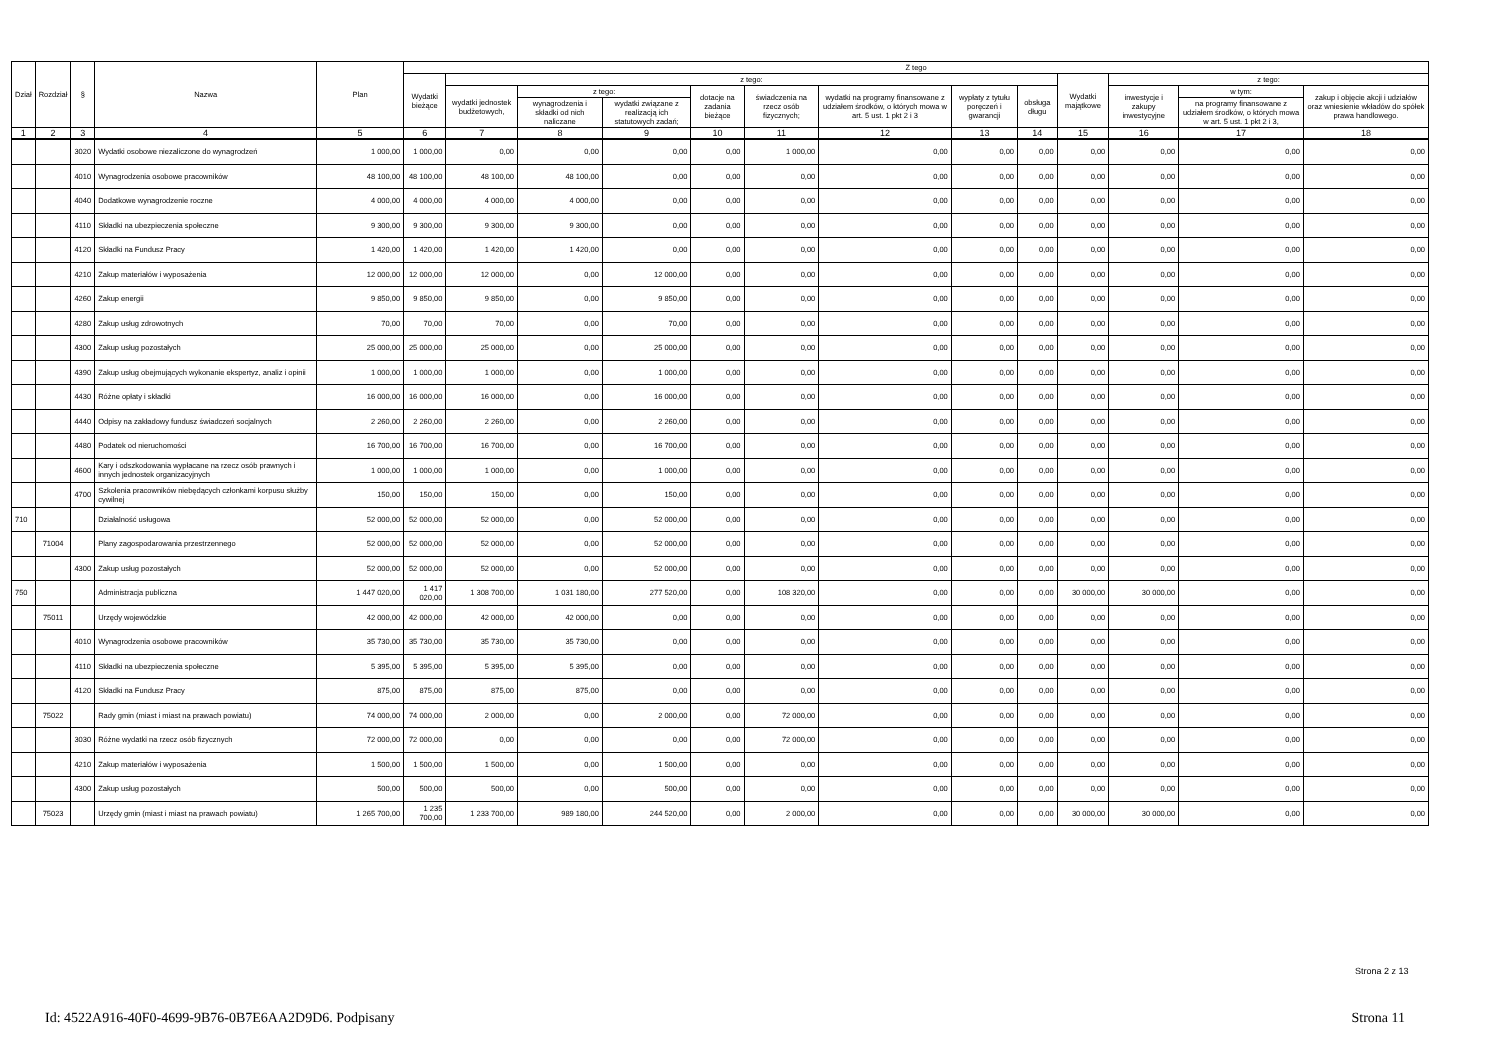| Dział | Rozdział | § | Nazwa | Plan | Z tego | | | | | | | | | | | | |
| --- | --- | --- | --- | --- | --- | --- | --- | --- | --- | --- | --- | --- | --- | --- | --- | --- | --- |
| | | | | | Wydatki bieżące | z tego: | | | | | | | | Wydatki majątkowe | z tego: | | |
| | | | | | | wydatki jednostek budżetowych, | z tego: | | dotacje na zadania bieżące | świadczenia na rzecz osób fizycznych; | wydatki na programy finansowane z udziałem środków, o których mowa w art. 5 ust. 1 pkt 2 i 3 | wypłaty z tytułu poręczeń i gwarancji | obsługa długu | | inwestycje i zakupy inwestycyjne | w tym: | zakup i objęcie akcji i udziałów oraz wniesienie wkładów do spółek prawa handlowego. |
| | | | | | | | wynagrodzenia i składki od nich naliczane | wydatki związane z realizacją ich statutowych zadań; | | | | | | | | na programy finansowane z udziałem środków, o których mowa w art. 5 ust. 1 pkt 2 i 3, | |
| 1 | 2 | 3 | 4 | 5 | 6 | 7 | 8 | 9 | 10 | 11 | 12 | 13 | 14 | 15 | 16 | 17 | 18 |
| | | 3020 | Wydatki osobowe niezaliczone do wynagrodzeń | 1 000,00 | 1 000,00 | 0,00 | 0,00 | 0,00 | 0,00 | 1 000,00 | 0,00 | 0,00 | 0,00 | 0,00 | 0,00 | 0,00 | 0,00 |
| | | 4010 | Wynagrodzenia osobowe pracowników | 48 100,00 | 48 100,00 | 48 100,00 | 48 100,00 | 0,00 | 0,00 | 0,00 | 0,00 | 0,00 | 0,00 | 0,00 | 0,00 | 0,00 | 0,00 |
| | | 4040 | Dodatkowe wynagrodzenie roczne | 4 000,00 | 4 000,00 | 4 000,00 | 4 000,00 | 0,00 | 0,00 | 0,00 | 0,00 | 0,00 | 0,00 | 0,00 | 0,00 | 0,00 | 0,00 |
| | | 4110 | Składki na ubezpieczenia społeczne | 9 300,00 | 9 300,00 | 9 300,00 | 9 300,00 | 0,00 | 0,00 | 0,00 | 0,00 | 0,00 | 0,00 | 0,00 | 0,00 | 0,00 | 0,00 |
| | | 4120 | Składki na Fundusz Pracy | 1 420,00 | 1 420,00 | 1 420,00 | 1 420,00 | 0,00 | 0,00 | 0,00 | 0,00 | 0,00 | 0,00 | 0,00 | 0,00 | 0,00 | 0,00 |
| | | 4210 | Zakup materiałów i wyposażenia | 12 000,00 | 12 000,00 | 12 000,00 | 0,00 | 12 000,00 | 0,00 | 0,00 | 0,00 | 0,00 | 0,00 | 0,00 | 0,00 | 0,00 | 0,00 |
| | | 4260 | Zakup energii | 9 850,00 | 9 850,00 | 9 850,00 | 0,00 | 9 850,00 | 0,00 | 0,00 | 0,00 | 0,00 | 0,00 | 0,00 | 0,00 | 0,00 | 0,00 |
| | | 4280 | Zakup usług zdrowotnych | 70,00 | 70,00 | 70,00 | 0,00 | 70,00 | 0,00 | 0,00 | 0,00 | 0,00 | 0,00 | 0,00 | 0,00 | 0,00 | 0,00 |
| | | 4300 | Zakup usług pozostałych | 25 000,00 | 25 000,00 | 25 000,00 | 0,00 | 25 000,00 | 0,00 | 0,00 | 0,00 | 0,00 | 0,00 | 0,00 | 0,00 | 0,00 | 0,00 |
| | | 4390 | Zakup usług obejmujących wykonanie ekspertyz, analiz i opinii | 1 000,00 | 1 000,00 | 1 000,00 | 0,00 | 1 000,00 | 0,00 | 0,00 | 0,00 | 0,00 | 0,00 | 0,00 | 0,00 | 0,00 | 0,00 |
| | | 4430 | Różne opłaty i składki | 16 000,00 | 16 000,00 | 16 000,00 | 0,00 | 16 000,00 | 0,00 | 0,00 | 0,00 | 0,00 | 0,00 | 0,00 | 0,00 | 0,00 | 0,00 |
| | | 4440 | Odpisy na zakładowy fundusz świadczeń socjalnych | 2 260,00 | 2 260,00 | 2 260,00 | 0,00 | 2 260,00 | 0,00 | 0,00 | 0,00 | 0,00 | 0,00 | 0,00 | 0,00 | 0,00 | 0,00 |
| | | 4480 | Podatek od nieruchomości | 16 700,00 | 16 700,00 | 16 700,00 | 0,00 | 16 700,00 | 0,00 | 0,00 | 0,00 | 0,00 | 0,00 | 0,00 | 0,00 | 0,00 | 0,00 |
| | | 4600 | Kary i odszkodowania wypłacane na rzecz osób prawnych i innych jednostek organizacyjnych | 1 000,00 | 1 000,00 | 1 000,00 | 0,00 | 1 000,00 | 0,00 | 0,00 | 0,00 | 0,00 | 0,00 | 0,00 | 0,00 | 0,00 | 0,00 |
| | | 4700 | Szkolenia pracowników niebędących członkami korpusu służby cywilnej | 150,00 | 150,00 | 150,00 | 0,00 | 150,00 | 0,00 | 0,00 | 0,00 | 0,00 | 0,00 | 0,00 | 0,00 | 0,00 | 0,00 |
| 710 | | | Działalność usługowa | 52 000,00 | 52 000,00 | 52 000,00 | 0,00 | 52 000,00 | 0,00 | 0,00 | 0,00 | 0,00 | 0,00 | 0,00 | 0,00 | 0,00 | 0,00 |
| | 71004 | | Plany zagospodarowania przestrzennego | 52 000,00 | 52 000,00 | 52 000,00 | 0,00 | 52 000,00 | 0,00 | 0,00 | 0,00 | 0,00 | 0,00 | 0,00 | 0,00 | 0,00 | 0,00 |
| | | 4300 | Zakup usług pozostałych | 52 000,00 | 52 000,00 | 52 000,00 | 0,00 | 52 000,00 | 0,00 | 0,00 | 0,00 | 0,00 | 0,00 | 0,00 | 0,00 | 0,00 | 0,00 |
| 750 | | | Administracja publiczna | 1 447 020,00 | 1 417 020,00 | 1 308 700,00 | 1 031 180,00 | 277 520,00 | 0,00 | 108 320,00 | 0,00 | 0,00 | 0,00 | 30 000,00 | 30 000,00 | 0,00 | 0,00 |
| | 75011 | | Urzędy wojewódzkie | 42 000,00 | 42 000,00 | 42 000,00 | 42 000,00 | 0,00 | 0,00 | 0,00 | 0,00 | 0,00 | 0,00 | 0,00 | 0,00 | 0,00 | 0,00 |
| | | 4010 | Wynagrodzenia osobowe pracowników | 35 730,00 | 35 730,00 | 35 730,00 | 35 730,00 | 0,00 | 0,00 | 0,00 | 0,00 | 0,00 | 0,00 | 0,00 | 0,00 | 0,00 | 0,00 |
| | | 4110 | Składki na ubezpieczenia społeczne | 5 395,00 | 5 395,00 | 5 395,00 | 5 395,00 | 0,00 | 0,00 | 0,00 | 0,00 | 0,00 | 0,00 | 0,00 | 0,00 | 0,00 | 0,00 |
| | | 4120 | Składki na Fundusz Pracy | 875,00 | 875,00 | 875,00 | 875,00 | 0,00 | 0,00 | 0,00 | 0,00 | 0,00 | 0,00 | 0,00 | 0,00 | 0,00 | 0,00 |
| | 75022 | | Rady gmin (miast i miast na prawach powiatu) | 74 000,00 | 74 000,00 | 2 000,00 | 0,00 | 2 000,00 | 0,00 | 72 000,00 | 0,00 | 0,00 | 0,00 | 0,00 | 0,00 | 0,00 | 0,00 |
| | | 3030 | Różne wydatki na rzecz osób fizycznych | 72 000,00 | 72 000,00 | 0,00 | 0,00 | 0,00 | 0,00 | 72 000,00 | 0,00 | 0,00 | 0,00 | 0,00 | 0,00 | 0,00 | 0,00 |
| | | 4210 | Zakup materiałów i wyposażenia | 1 500,00 | 1 500,00 | 1 500,00 | 0,00 | 1 500,00 | 0,00 | 0,00 | 0,00 | 0,00 | 0,00 | 0,00 | 0,00 | 0,00 | 0,00 |
| | | 4300 | Zakup usług pozostałych | 500,00 | 500,00 | 500,00 | 0,00 | 500,00 | 0,00 | 0,00 | 0,00 | 0,00 | 0,00 | 0,00 | 0,00 | 0,00 | 0,00 |
| | 75023 | | Urzędy gmin (miast i miast na prawach powiatu) | 1 265 700,00 | 1 235 700,00 | 1 233 700,00 | 989 180,00 | 244 520,00 | 0,00 | 2 000,00 | 0,00 | 0,00 | 0,00 | 30 000,00 | 30 000,00 | 0,00 | 0,00 |
Strona 2 z 13
Id: 4522A916-40F0-4699-9B76-0B7E6AA2D9D6. Podpisany Strona 11